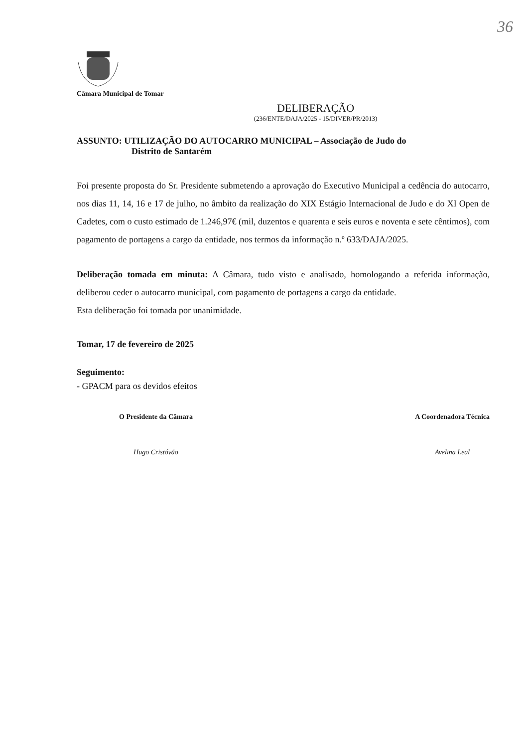36
Câmara Municipal de Tomar
DELIBERAÇÃO
(236/ENTE/DAJA/2025 - 15/DIVER/PR/2013)
ASSUNTO: UTILIZAÇÃO DO AUTOCARRO MUNICIPAL – Associação de Judo do
Distrito de Santarém
Foi presente proposta do Sr. Presidente submetendo a aprovação do Executivo Municipal a cedência do autocarro, nos dias 11, 14, 16 e 17 de julho, no âmbito da realização do XIX Estágio Internacional de Judo e do XI Open de Cadetes, com o custo estimado de 1.246,97€ (mil, duzentos e quarenta e seis euros e noventa e sete cêntimos), com pagamento de portagens a cargo da entidade, nos termos da informação n.º 633/DAJA/2025.
Deliberação tomada em minuta: A Câmara, tudo visto e analisado, homologando a referida informação, deliberou ceder o autocarro municipal, com pagamento de portagens a cargo da entidade.
Esta deliberação foi tomada por unanimidade.
Tomar, 17 de fevereiro de 2025
Seguimento:
- GPACM para os devidos efeitos
O Presidente da Câmara
Hugo Cristóvão
A Coordenadora Técnica
Avelina Leal